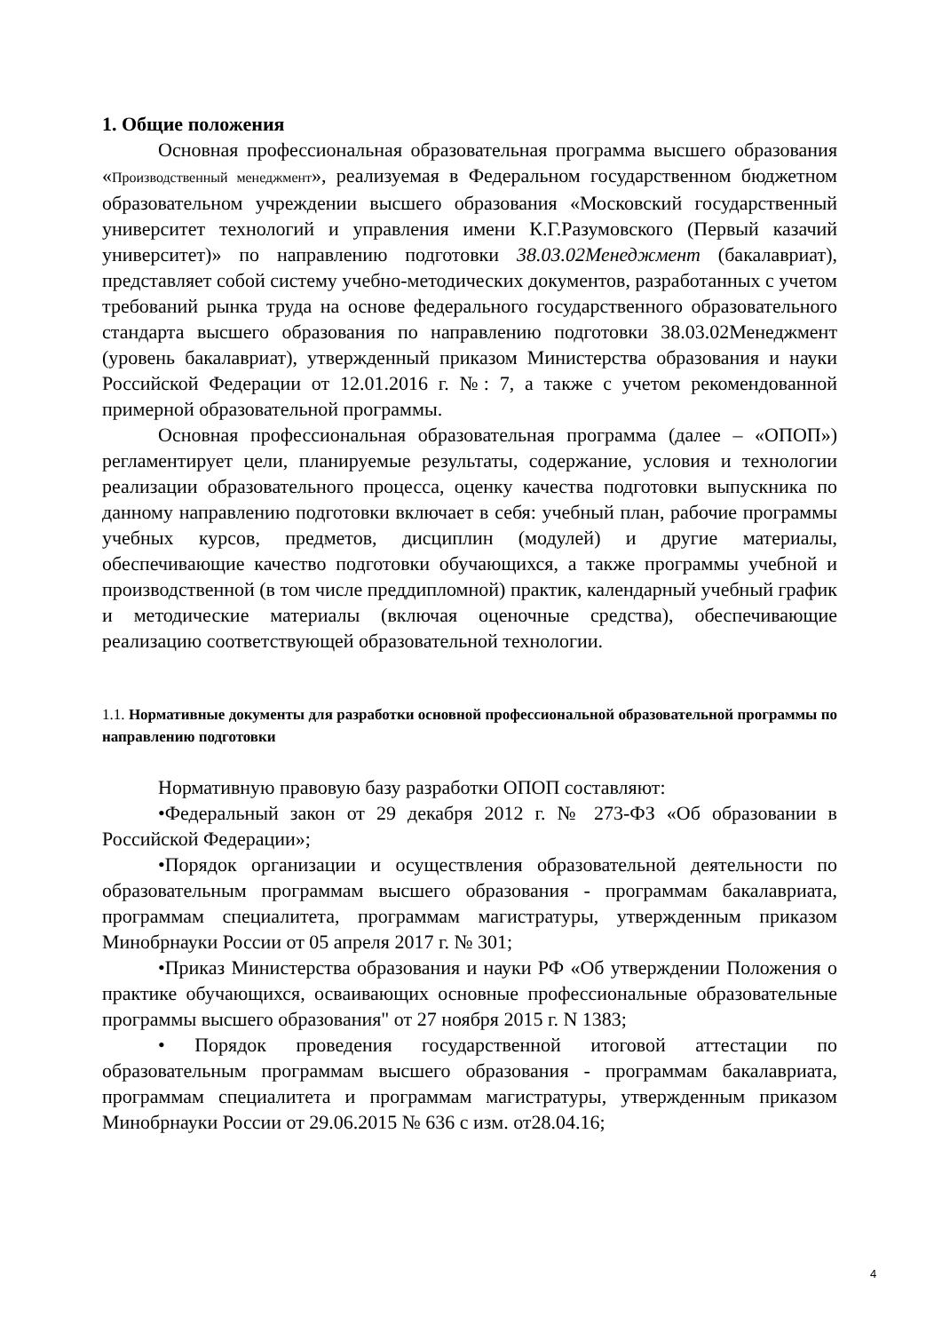1. Общие положения
Основная профессиональная образовательная программа высшего образования «Производственный менеджмент», реализуемая в Федеральном государственном бюджетном образовательном учреждении высшего образования «Московский государственный университет технологий и управления имени К.Г.Разумовского (Первый казачий университет)» по направлению подготовки 38.03.02Менеджмент (бакалавриат), представляет собой систему учебно-методических документов, разработанных с учетом требований рынка труда на основе федерального государственного образовательного стандарта высшего образования по направлению подготовки 38.03.02Менеджмент (уровень бакалавриат), утвержденный приказом Министерства образования и науки Российской Федерации от 12.01.2016 г. №: 7, а также с учетом рекомендованной примерной образовательной программы.
Основная профессиональная образовательная программа (далее – «ОПОП») регламентирует цели, планируемые результаты, содержание, условия и технологии реализации образовательного процесса, оценку качества подготовки выпускника по данному направлению подготовки включает в себя: учебный план, рабочие программы учебных курсов, предметов, дисциплин (модулей) и другие материалы, обеспечивающие качество подготовки обучающихся, а также программы учебной и производственной (в том числе преддипломной) практик, календарный учебный график и методические материалы (включая оценочные средства), обеспечивающие реализацию соответствующей образовательной технологии.
1.1. Нормативные документы для разработки основной профессиональной образовательной программы по направлению подготовки
Нормативную правовую базу разработки ОПОП составляют:
•Федеральный закон от 29 декабря 2012 г. № 273-ФЗ «Об образовании в Российской Федерации»;
•Порядок организации и осуществления образовательной деятельности по образовательным программам высшего образования - программам бакалавриата, программам специалитета, программам магистратуры, утвержденным приказом Минобрнауки России от 05 апреля 2017 г. № 301;
•Приказ Министерства образования и науки РФ «Об утверждении Положения о практике обучающихся, осваивающих основные профессиональные образовательные программы высшего образования" от 27 ноября 2015 г. N 1383;
• Порядок проведения государственной итоговой аттестации по образовательным программам высшего образования - программам бакалавриата, программам специалитета и программам магистратуры, утвержденным приказом Минобрнауки России от 29.06.2015 № 636 с изм. от28.04.16;
4